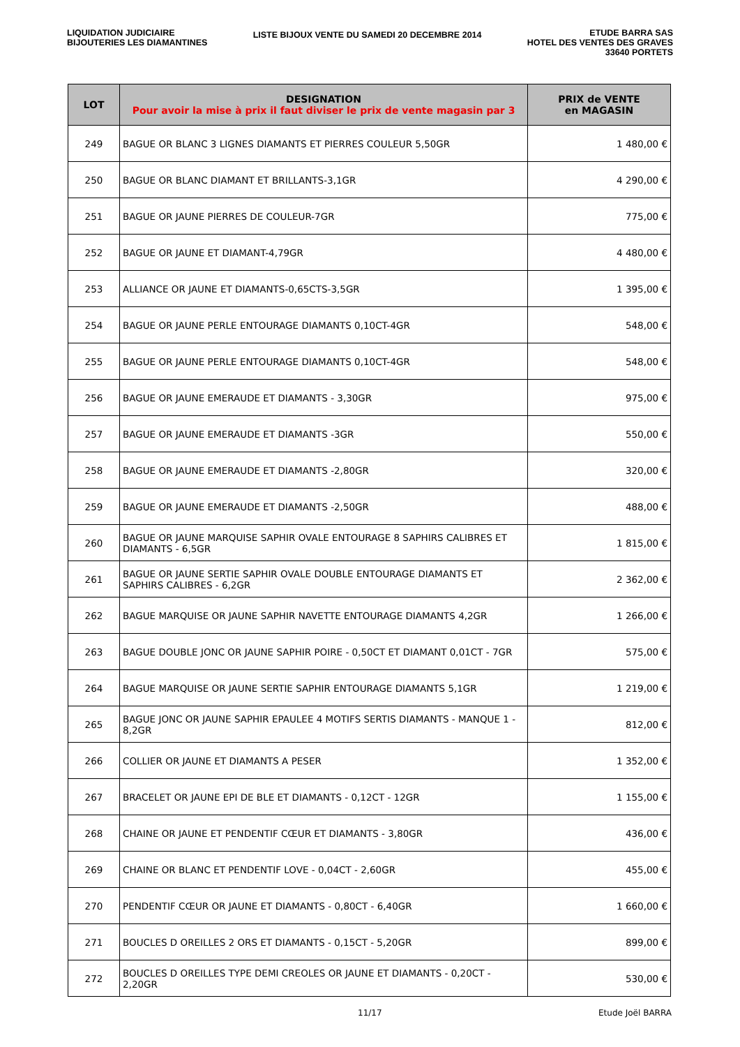LIQUIDATION JUDICIAIRE
BIJOUTERIES LES DIAMANTINES
LISTE BIJOUX VENTE DU SAMEDI 20 DECEMBRE 2014
ETUDE BARRA SAS
HOTEL DES VENTES DES GRAVES
33640 PORTETS
| LOT | DESIGNATION Pour avoir la mise à prix il faut diviser le prix de vente magasin par 3 | PRIX de VENTE en MAGASIN |
| --- | --- | --- |
| 249 | BAGUE OR BLANC 3 LIGNES DIAMANTS ET PIERRES COULEUR 5,50GR | 1 480,00 € |
| 250 | BAGUE OR BLANC DIAMANT ET BRILLANTS-3,1GR | 4 290,00 € |
| 251 | BAGUE OR JAUNE PIERRES DE COULEUR-7GR | 775,00 € |
| 252 | BAGUE OR JAUNE ET DIAMANT-4,79GR | 4 480,00 € |
| 253 | ALLIANCE OR JAUNE ET DIAMANTS-0,65CTS-3,5GR | 1 395,00 € |
| 254 | BAGUE OR JAUNE PERLE ENTOURAGE DIAMANTS 0,10CT-4GR | 548,00 € |
| 255 | BAGUE OR JAUNE PERLE ENTOURAGE DIAMANTS 0,10CT-4GR | 548,00 € |
| 256 | BAGUE OR JAUNE EMERAUDE ET DIAMANTS - 3,30GR | 975,00 € |
| 257 | BAGUE OR JAUNE EMERAUDE ET DIAMANTS -3GR | 550,00 € |
| 258 | BAGUE OR JAUNE EMERAUDE ET DIAMANTS -2,80GR | 320,00 € |
| 259 | BAGUE OR JAUNE EMERAUDE ET DIAMANTS -2,50GR | 488,00 € |
| 260 | BAGUE OR JAUNE MARQUISE SAPHIR OVALE ENTOURAGE 8 SAPHIRS CALIBRES ET DIAMANTS - 6,5GR | 1 815,00 € |
| 261 | BAGUE OR JAUNE SERTIE SAPHIR OVALE DOUBLE ENTOURAGE DIAMANTS ET SAPHIRS CALIBRES - 6,2GR | 2 362,00 € |
| 262 | BAGUE MARQUISE OR JAUNE SAPHIR NAVETTE ENTOURAGE DIAMANTS 4,2GR | 1 266,00 € |
| 263 | BAGUE DOUBLE JONC OR JAUNE SAPHIR POIRE - 0,50CT ET DIAMANT 0,01CT - 7GR | 575,00 € |
| 264 | BAGUE MARQUISE OR JAUNE SERTIE SAPHIR ENTOURAGE DIAMANTS 5,1GR | 1 219,00 € |
| 265 | BAGUE JONC OR JAUNE SAPHIR EPAULEE 4 MOTIFS SERTIS DIAMANTS - MANQUE 1 - 8,2GR | 812,00 € |
| 266 | COLLIER OR JAUNE ET DIAMANTS A PESER | 1 352,00 € |
| 267 | BRACELET OR JAUNE EPI DE BLE ET DIAMANTS - 0,12CT - 12GR | 1 155,00 € |
| 268 | CHAINE OR JAUNE ET PENDENTIF CŒUR ET DIAMANTS - 3,80GR | 436,00 € |
| 269 | CHAINE OR BLANC ET PENDENTIF LOVE - 0,04CT - 2,60GR | 455,00 € |
| 270 | PENDENTIF CŒUR OR JAUNE ET DIAMANTS - 0,80CT - 6,40GR | 1 660,00 € |
| 271 | BOUCLES D OREILLES 2 ORS ET DIAMANTS - 0,15CT - 5,20GR | 899,00 € |
| 272 | BOUCLES D OREILLES TYPE DEMI CREOLES OR JAUNE ET DIAMANTS - 0,20CT - 2,20GR | 530,00 € |
11/17 Etude Joël BARRA